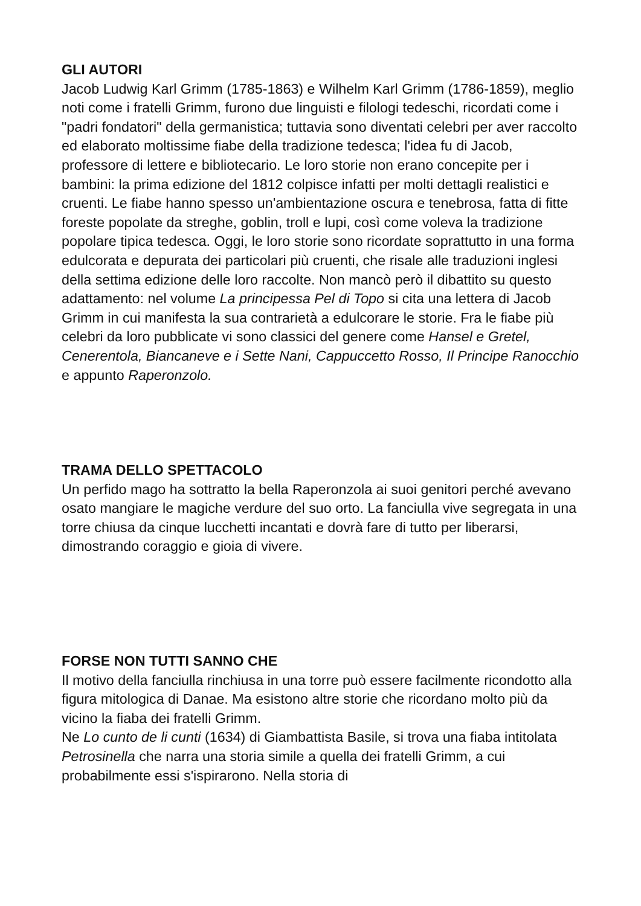GLI AUTORI
Jacob Ludwig Karl Grimm (1785-1863) e Wilhelm Karl Grimm (1786-1859), meglio noti come i fratelli Grimm, furono due linguisti e filologi tedeschi, ricordati come i "padri fondatori" della germanistica; tuttavia sono diventati celebri per aver raccolto ed elaborato moltissime fiabe della tradizione tedesca; l'idea fu di Jacob, professore di lettere e bibliotecario. Le loro storie non erano concepite per i bambini: la prima edizione del 1812 colpisce infatti per molti dettagli realistici e cruenti. Le fiabe hanno spesso un'ambientazione oscura e tenebrosa, fatta di fitte foreste popolate da streghe, goblin, troll e lupi, così come voleva la tradizione popolare tipica tedesca. Oggi, le loro storie sono ricordate soprattutto in una forma edulcorata e depurata dei particolari più cruenti, che risale alle traduzioni inglesi della settima edizione delle loro raccolte. Non mancò però il dibattito su questo adattamento: nel volume La principessa Pel di Topo si cita una lettera di Jacob Grimm in cui manifesta la sua contrarietà a edulcorare le storie. Fra le fiabe più celebri da loro pubblicate vi sono classici del genere come Hansel e Gretel, Cenerentola, Biancaneve e i Sette Nani, Cappuccetto Rosso, Il Principe Ranocchio e appunto Raperonzolo.
TRAMA DELLO SPETTACOLO
Un perfido mago ha sottratto la bella Raperonzola ai suoi genitori perché avevano osato mangiare le magiche verdure del suo orto. La fanciulla vive segregata in una torre chiusa da cinque lucchetti incantati e dovrà fare di tutto per liberarsi, dimostrando coraggio e gioia di vivere.
FORSE NON TUTTI SANNO CHE
Il motivo della fanciulla rinchiusa in una torre può essere facilmente ricondotto alla figura mitologica di Danae. Ma esistono altre storie che ricordano molto più da vicino la fiaba dei fratelli Grimm.
Ne Lo cunto de li cunti (1634) di Giambattista Basile, si trova una fiaba intitolata Petrosinella che narra una storia simile a quella dei fratelli Grimm, a cui probabilmente essi s'ispirarono. Nella storia di